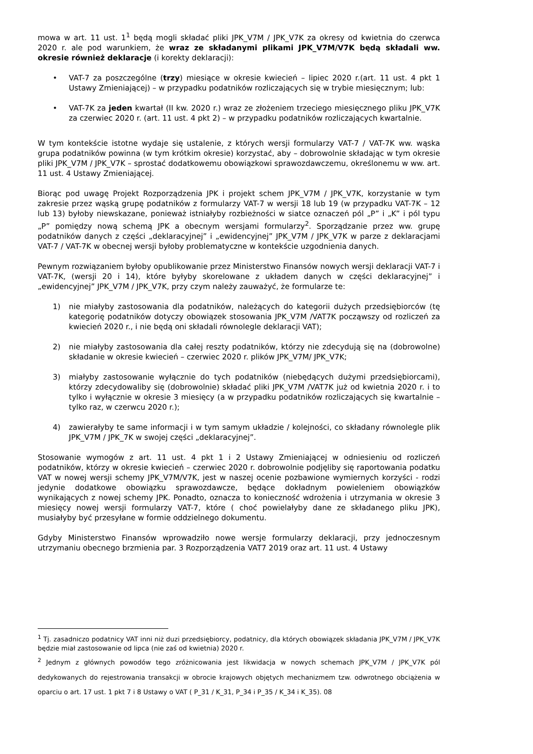mowa w art. 11 ust. 1<sup>1</sup> będą mogli składać pliki JPK_V7M / JPK_V7K za okresy od kwietnia do czerwca 2020 r. ale pod warunkiem, że wraz ze składanymi plikami JPK_V7M/V7K będą składali ww. okresie również deklaracje (i korekty deklaracji):
• VAT-7 za poszczególne (trzy) miesiące w okresie kwiecień – lipiec 2020 r.(art. 11 ust. 4 pkt 1 Ustawy Zmieniającej) – w przypadku podatników rozliczających się w trybie miesięcznym; lub:
• VAT-7K za jeden kwartał (II kw. 2020 r.) wraz ze złożeniem trzeciego miesięcznego pliku JPK_V7K za czerwiec 2020 r. (art. 11 ust. 4 pkt 2) – w przypadku podatników rozliczających kwartalnie.
W tym kontekście istotne wydaje się ustalenie, z których wersji formularzy VAT-7 / VAT-7K ww. wąska grupa podatników powinna (w tym krótkim okresie) korzystać, aby – dobrowolnie składając w tym okresie pliki JPK_V7M / JPK_V7K – sprostać dodatkowemu obowiązkowi sprawozdawczemu, określonemu w ww. art. 11 ust. 4 Ustawy Zmieniającej.
Biorąc pod uwagę Projekt Rozporządzenia JPK i projekt schem JPK_V7M / JPK_V7K, korzystanie w tym zakresie przez wąską grupę podatników z formularzy VAT-7 w wersji 18 lub 19 (w przypadku VAT-7K – 12 lub 13) byłoby niewskazane, ponieważ istniałyby rozbieżności w siatce oznaczeń pól „P” i „K” i pól typu „P” pomiędzy nową schemą JPK a obecnym wersjami formularzy<sup>2</sup>. Sporządzanie przez ww. grupę podatników danych z części „deklaracyjnej” i „ewidencyjnej” JPK_V7M / JPK_V7K w parze z deklaracjami VAT-7 / VAT-7K w obecnej wersji byłoby problematyczne w kontekście uzgodnienia danych.
Pewnym rozwiązaniem byłoby opublikowanie przez Ministerstwo Finansów nowych wersji deklaracji VAT-7 i VAT-7K, (wersji 20 i 14), które byłyby skorelowane z układem danych w części deklaracyjnej” i „ewidencyjnej” JPK_V7M / JPK_V7K, przy czym należy zauważyć, że formularze te:
1) nie miałyby zastosowania dla podatników, należących do kategorii dużych przedsiębiorców (tę kategorię podatników dotyczy obowiązek stosowania JPK_V7M /VAT7K począwszy od rozliczeń za kwiecień 2020 r., i nie będą oni składali równolegle deklaracji VAT);
2) nie miałyby zastosowania dla całej reszty podatników, którzy nie zdecydują się na (dobrowolne) składanie w okresie kwiecień – czerwiec 2020 r. plików JPK_V7M/ JPK_V7K;
3) miałyby zastosowanie wyłącznie do tych podatników (niebędących dużymi przedsiębiorcami), którzy zdecydowaliby się (dobrowolnie) składać pliki JPK_V7M /VAT7K już od kwietnia 2020 r. i to tylko i wyłącznie w okresie 3 miesięcy (a w przypadku podatników rozliczających się kwartalnie – tylko raz, w czerwcu 2020 r.);
4) zawierałyby te same informacji i w tym samym układzie / kolejności, co składany równolegle plik JPK_V7M / JPK_7K w swojej części „deklaracyjnej”.
Stosowanie wymogów z art. 11 ust. 4 pkt 1 i 2 Ustawy Zmieniającej w odniesieniu od rozliczeń podatników, którzy w okresie kwiecień – czerwiec 2020 r. dobrowolnie podjęliby się raportowania podatku VAT w nowej wersji schemy JPK_V7M/V7K, jest w naszej ocenie pozbawione wymiernych korzyści - rodzi jedynie dodatkowe obowiązku sprawozdawcze, będące dokładnym powieleniem obowiązków wynikających z nowej schemy JPK. Ponadto, oznacza to konieczność wdrożenia i utrzymania w okresie 3 miesięcy nowej wersji formularzy VAT-7, które ( choć powielałyby dane ze składanego pliku JPK), musiałyby być przesyłane w formie oddzielnego dokumentu.
Gdyby Ministerstwo Finansów wprowadziło nowe wersje formularzy deklaracji, przy jednoczesnym utrzymaniu obecnego brzmienia par. 3 Rozporządzenia VAT7 2019 oraz art. 11 ust. 4 Ustawy
<sup>1</sup> Tj. zasadniczo podatnicy VAT inni niż duzi przedsiębiorcy, podatnicy, dla których obowiązek składania JPK_V7M / JPK_V7K będzie miał zastosowanie od lipca (nie zaś od kwietnia) 2020 r.
<sup>2</sup> Jednym z głównych powodów tego zróżnicowania jest likwidacja w nowych schemach JPK_V7M / JPK_V7K pól dedykowanych do rejestrowania transakcji w obrocie krajowych objętych mechanizmem tzw. odwrotnego obciążenia w oparciu o art. 17 ust. 1 pkt 7 i 8 Ustawy o VAT ( P_31 / K_31, P_34 i P_35 / K_34 i K_35). 08